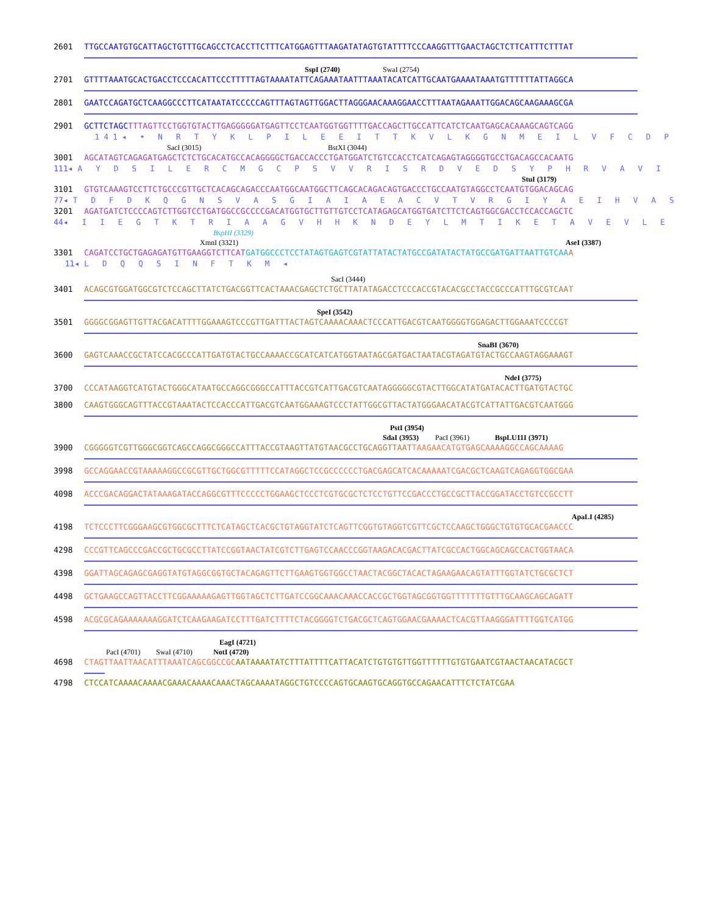2601 TTGCCAATGTGCATTAGCTGTTTGCAGCCTCACCTTCTTTCATGGAGTTTAAGATATAGTGTATTTTCCCAAGGTTTGAACTAGCTCTTCATTTCTTTAT
SspI (2740) SwaI (2754)
2701 GTTTTAAATGCACTGACCTCCCACATTCCCTTTTTAGTAAAATATTCAGAAATAATTTAAATACATCATTGCAATGAAAATAAATGTTTTTTATTAGGCA
2801 GAATCCAGATGCTCAAGGCCCTTCATAATATCCCCCAGTTTAGTAGTTGGACTTAGGGAACAAAGGAACCTTTAATAGAAATTGGACAGCAAGAAAGCGA
2901 GCTTCTAGC TTTAGTTCCTGGTGTACTTGAGGGGGATGAGTTCCTCAATGGTGGTTTTGACCAGCTTGCCATTCATCTCAATGAGCACAAAGCAGTCAGG
141◂ • N R T Y K L P I L E E I T T K V L K G N M E I L V F C D P
SacI (3015) BstXI (3044)
3001 AGCATAGTCAGAGATGAGCTCTCTGCACATGCCACAGGGGCTGACCACCCTGATGGATCTGTCCACCTCATCAGAGTAGGGGTGCCTGACAGCCACAATG
111◂ A Y D S I L E R C M G C P S V V R I S R D V E D S Y P H R V A V I
StuI (3179)
3101 GTGTCAAAGTCCTTCTGCCCGTTGCTCACAGCAGACCCAATGGCAATGGCTTCAGCACAGACAGTGACCCTGCCAATGTAGGCCTCAATGTGGACAGCAG
77◂ T D F D K Q G N S V A S G I A I A E A C V T V R G I Y A E I H V A S
3201 AGATGATCTCCCCAGTCTTGGTCCTGATGGCCGCCCCGACATGGTGCTTGTTGTCCTCATAGAGCATGGTGATCTTCTCAGTGGCGACCTCCACCAGCTC
44◂ I I E G T K T R I A A G V H H K N D E Y L M T I K E T A V E V L E
BspHI (3329)
XmnI (3321) AseI (3387)
3301 CAGATCCTGCTGAGAGATGTTGAAGGTCTTCAT GATGGCCCTCCTATAGTGAGTCGTATTATACTATGCCGATATACTATGCCGATGATTAATTGTCAA A
11◂ L D Q Q S I N F T K M ◂
SacI (3444)
3401 ACAGCGTGGATGGCGTCTCCAGCTTATCTGACGGTTCACTAAACGAGCTCTGCTTATATAGACCTCCCACCGTACACGCCTACCGCCCATTTGCGTCAAT
SpeI (3542)
3501 GGGGCGGAGTTGTTACGACATTTTGGAAAGTCCCGTTGATTTACTAGTCAAAACAAACTCCCATTGACGTCAATGGGGTGGAGACTTGGAAATCCCCGT
SnaBI (3670)
3600 GAGTCAAACCGCTATCCACGCCCATTGATGTACTGCCAAAACCGCATCATCATGGTAATAGCGATGACTAATACGTAGATGTACTGCCAAGTAGGAAAGT
NdeI (3775)
3700 CCCATAAGGTCATGTACTGGGCATAATGCCAGGCGGGCCATTTACCGTCATTGACGTCAATAGGGGGCGTACTTGGCATATGATACACTTGATGTACTGC
3800 CAAGTGGGCAGTTTACCGTAAATACTCCACCCATTGACGTCAATGGAAAGTCCCTATTGGCGTTACTATGGGAACATACGTCATTATTGACGTCAATGGG
PstI (3954)
SdaI (3953) PacI (3961) BspLU11I (3971)
3900 CGGGGGTCGTTGGGCGGTCAGCCAGGCGGGCCATTTACCGTAAGTTATGTAACGCCTGCAGGTTAAT TAAGAACATGTGAGCAAAAGGCCAGCAAAAG
3998 GCCAGGAACCGTAAAAAGGCCGCGTTGCTGGCGTTTTTCCATAGGCTCCGCCCCCCTGACGAGCATCACAAAAATCGACGCTCAAGTCAGAGGTGGCGAA
4098 ACCCGACAGGACTATAAAGATACCAGGCGTTTCCCCCTGGAAGCTCCCTCGTGCGCTCTCCTGTTCCGACCCTGCCGCTTACCGGATACCTGTCCGCCTT
ApaLI (4285)
4198 TCTCCCTTCGGGAAGCGTGGCGCTTTCTCATAGCTCACGCTGTAGGTATCTCAGTTCGGTGTAGGTCGTTCGCTCCAAGCTGGGCTGTGTGCACGAACCC
4298 CCCGTTCAGCCCGACCGCTGCGCCTTATCCGGTAACTATCGTCTTGAGTCCAACCCGGTAAGACACGACTTATCGCCACTGGCAGCAGCCACTGGTAACA
4398 GGATTAGCAGAGCGAGGTATGTAGGCGGTGCTACAGAGTTCTTGAAGTGGTGGCCTAACTACGGCTACACTAGAAGAACAGTATTTGGTATCTGCGCTCT
4498 GCTGAAGCCAGTTACCTTCGGAAAAAGAGTTGGTAGCTCTTGATCCGGCAAACAAACCACCGCTGGTAGCGGTGGTTTTTTTGTTTGCAAGCAGCAGATT
4598 ACGCGCAGAAAAAAAGGATCTCAAGAAGATCCTTTGATCTTTTCTACGGGGTCTGACGCTCAGTGGAACGAAAACTCACGTTAAGGGATTTTGGTCATGG
EagI (4721)
PacI (4701) SwaI (4710) NotI (4720)
4698 CTAGTTAATTAACATTTAAATCAGCGGCCGC AATAAAATATCTTTATTTTCATTACATCTGTGTGTTGGTTTTTTGTGTGAATCGTAACTAACATACGCT
4798 CTCCATCAAAACAAAACGAAACAAAACAAACTAGCAAAATAGGCTGTCCCCAGTGCAAGTGCAGGTGCCAGAACATTTCTCTATCGAA